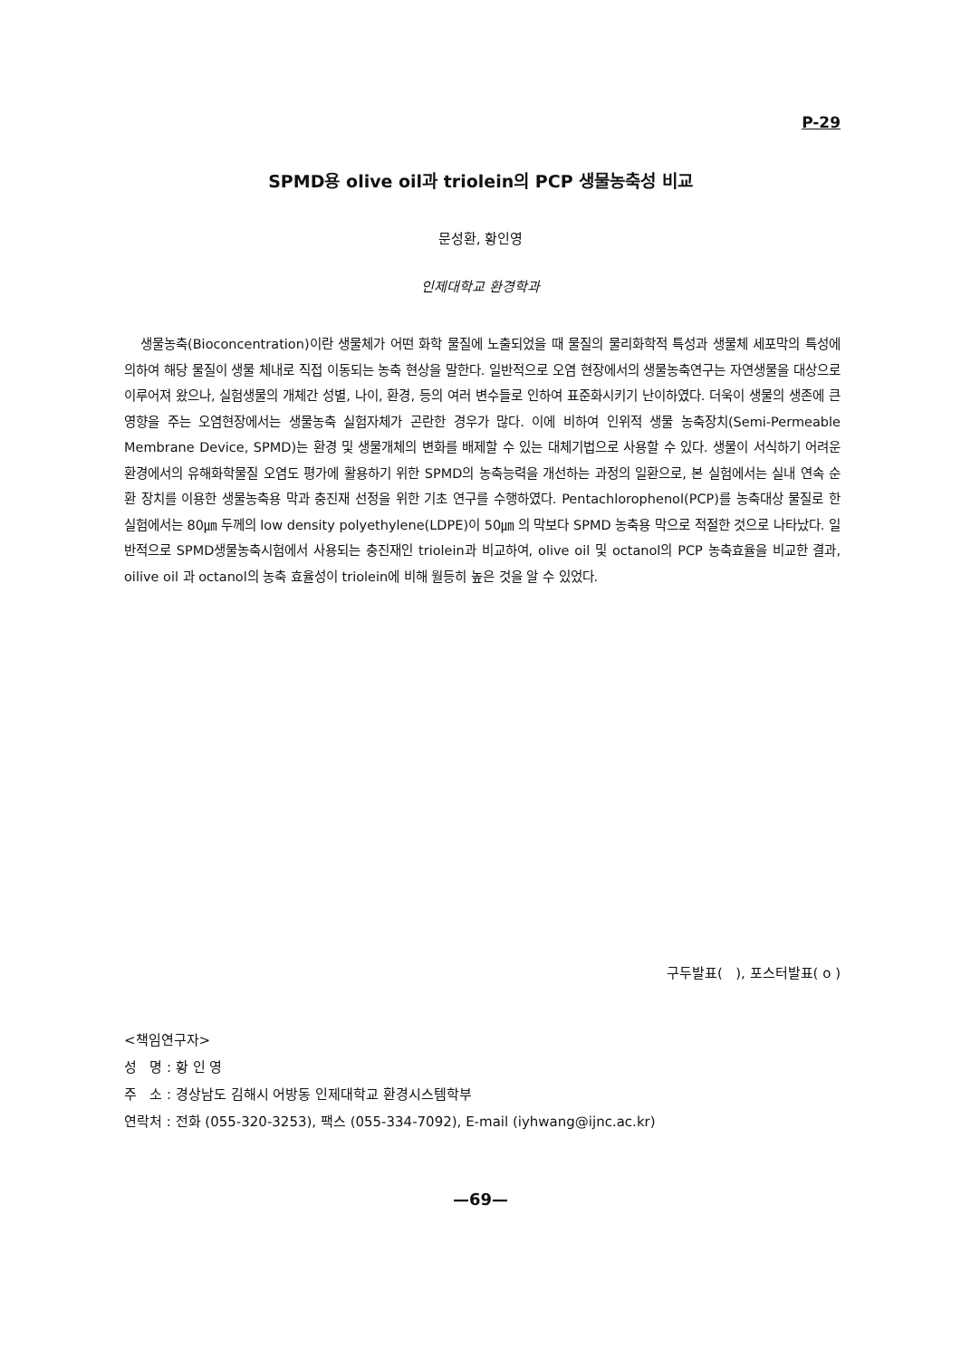P-29
SPMD용 olive oil과 triolein의 PCP 생물농축성 비교
문성환, 황인영
인제대학교 환경학과
생물농축(Bioconcentration)이란 생물체가 어떤 화학 물질에 노출되었을 때 물질의 물리화학적 특성과 생물체 세포막의 특성에 의하여 해당 물질이 생물 체내로 직접 이동되는 농축 현상을 말한다. 일반적으로 오염 현장에서의 생물농축연구는 자연생물을 대상으로 이루어져 왔으나, 실험생물의 개체간 성별, 나이, 환경, 등의 여러 변수들로 인하여 표준화시키기 난이하였다. 더욱이 생물의 생존에 큰 영향을 주는 오염현장에서는 생물농축 실험자체가 곤란한 경우가 많다. 이에 비하여 인위적 생물 농축장치(Semi-Permeable Membrane Device, SPMD)는 환경 및 생물개체의 변화를 배제할 수 있는 대체기법으로 사용할 수 있다. 생물이 서식하기 어려운 환경에서의 유해화학물질 오염도 평가에 활용하기 위한 SPMD의 농축능력을 개선하는 과정의 일환으로, 본 실험에서는 실내 연속 순환 장치를 이용한 생물농축용 막과 충진재 선정을 위한 기초 연구를 수행하였다. Pentachlorophenol(PCP)를 농축대상 물질로 한 실험에서는 80㎛ 두께의 low density polyethylene(LDPE)이 50㎛ 의 막보다 SPMD 농축용 막으로 적절한 것으로 나타났다. 일반적으로 SPMD생물농축시험에서 사용되는 충진재인 triolein과 비교하여, olive oil 및 octanol의 PCP 농축효율을 비교한 결과, oilive oil 과 octanol의 농축 효율성이 triolein에 비해 월등히 높은 것을 알 수 있었다.
구두발표( ), 포스터발표( o )
<책임연구자>
성 명 : 황 인 영
주 소 : 경상남도 김해시 어방동 인제대학교 환경시스템학부
연락처 : 전화 (055-320-3253), 팩스 (055-334-7092), E-mail (iyhwang@ijnc.ac.kr)
—69—